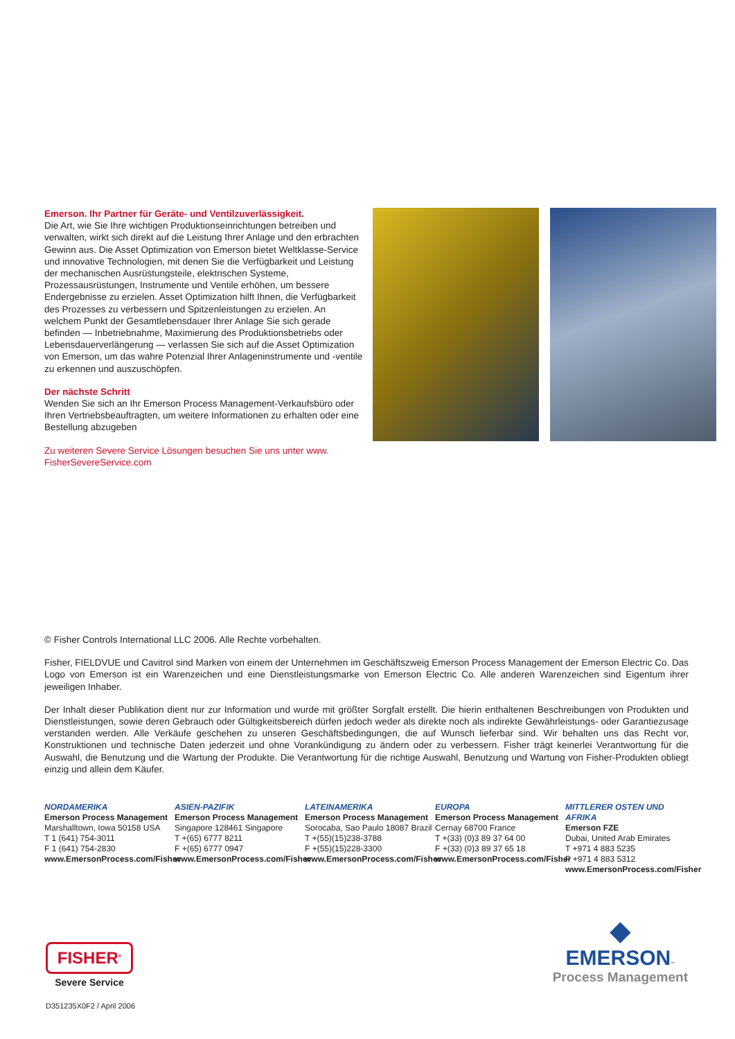Emerson. Ihr Partner für Geräte- und Ventilzuverlässigkeit.
Die Art, wie Sie Ihre wichtigen Produktionseinrichtungen betreiben und verwalten, wirkt sich direkt auf die Leistung Ihrer Anlage und den erbrachten Gewinn aus. Die Asset Optimization von Emerson bietet Weltklasse-Service und innovative Technologien, mit denen Sie die Verfügbarkeit und Leistung der mechanischen Ausrüstungsteile, elektrischen Systeme, Prozessausrüstungen, Instrumente und Ventile erhöhen, um bessere Endergebnisse zu erzielen. Asset Optimization hilft Ihnen, die Verfügbarkeit des Prozesses zu verbessern und Spitzenleistungen zu erzielen. An welchem Punkt der Gesamtlebensdauer Ihrer Anlage Sie sich gerade befinden — Inbetriebnahme, Maximierung des Produktionsbetriebs oder Lebensdauerverlängerung — verlassen Sie sich auf die Asset Optimization von Emerson, um das wahre Potenzial Ihrer Anlageninstrumente und -ventile zu erkennen und auszuschöpfen.
Der nächste Schritt
Wenden Sie sich an Ihr Emerson Process Management-Verkaufsbüro oder Ihren Vertriebsbeauftragten, um weitere Informationen zu erhalten oder eine Bestellung abzugeben
Zu weiteren Severe Service Lösungen besuchen Sie uns unter www. FisherSevereService.com
© Fisher Controls International LLC 2006. Alle Rechte vorbehalten.
Fisher, FIELDVUE und Cavitrol sind Marken von einem der Unternehmen im Geschäftszweig Emerson Process Management der Emerson Electric Co. Das Logo von Emerson ist ein Warenzeichen und eine Dienstleistungsmarke von Emerson Electric Co. Alle anderen Warenzeichen sind Eigentum ihrer jeweiligen Inhaber.
Der Inhalt dieser Publikation dient nur zur Information und wurde mit größter Sorgfalt erstellt. Die hierin enthaltenen Beschreibungen von Produkten und Dienstleistungen, sowie deren Gebrauch oder Gültigkeitsbereich dürfen jedoch weder als direkte noch als indirekte Gewährleistungs- oder Garantiezusage verstanden werden. Alle Verkäufe geschehen zu unseren Geschäftsbedingungen, die auf Wunsch lieferbar sind. Wir behalten uns das Recht vor, Konstruktionen und technische Daten jederzeit und ohne Vorankündigung zu ändern oder zu verbessern. Fisher trägt keinerlei Verantwortung für die Auswahl, die Benutzung und die Wartung der Produkte. Die Verantwortung für die richtige Auswahl, Benutzung und Wartung von Fisher-Produkten obliegt einzig und allein dem Käufer.
NORDAMERIKA
Emerson Process Management
Marshalltown, Iowa 50158 USA
T 1 (641) 754-3011
F 1 (641) 754-2830
www.EmersonProcess.com/Fisher
ASIEN-PAZIFIK
Emerson Process Management
Singapore 128461 Singapore
T +(65) 6777 8211
F +(65) 6777 0947
www.EmersonProcess.com/Fisher
LATEINAMERIKA
Emerson Process Management
Sorocaba, Sao Paulo 18087 Brazil
T +(55)(15)238-3788
F +(55)(15)228-3300
www.EmersonProcess.com/Fisher
EUROPA
Emerson Process Management
Cernay 68700 France
T +(33) (0)3 89 37 64 00
F +(33) (0)3 89 37 65 18
www.EmersonProcess.com/Fisher
MITTLERER OSTEN UND AFRIKA
Emerson FZE
Dubai, United Arab Emirates
T +971 4 883 5235
F +971 4 883 5312
www.EmersonProcess.com/Fisher
FISHER<sup>®</sup>
Severe Service
D351235X0F2 / April 2006
◆
EMERSON™
Process Management